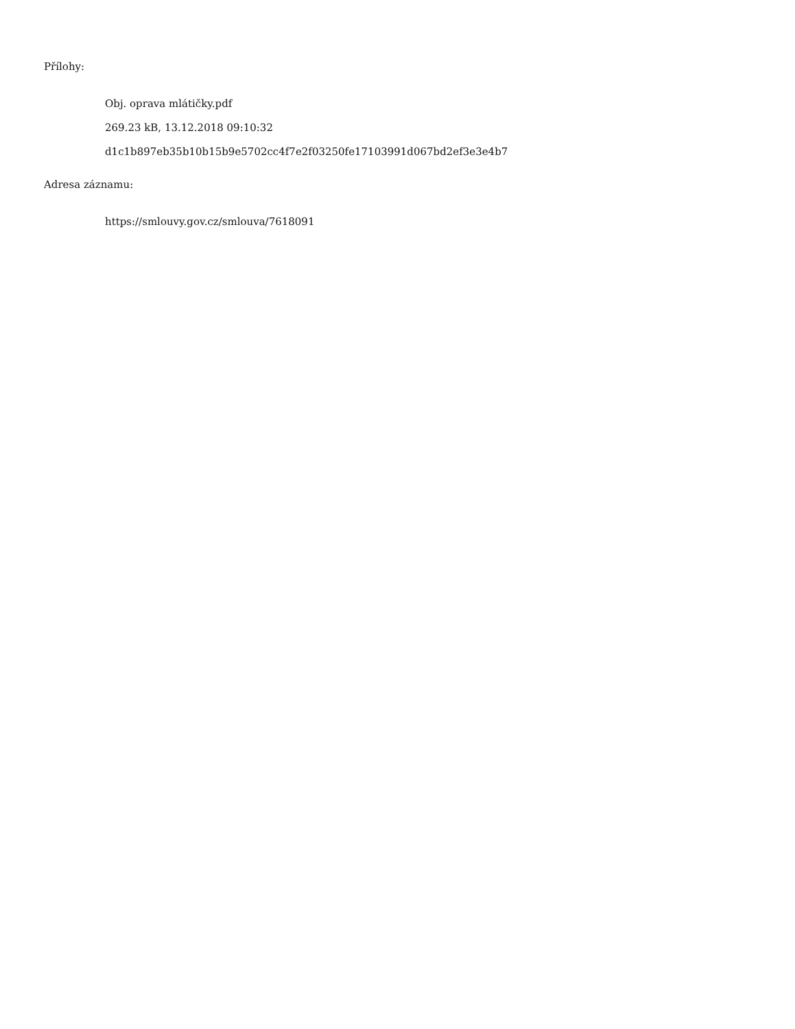Přílohy:
Obj. oprava mlátičky.pdf
269.23 kB, 13.12.2018 09:10:32
d1c1b897eb35b10b15b9e5702cc4f7e2f03250fe17103991d067bd2ef3e3e4b7
Adresa záznamu:
https://smlouvy.gov.cz/smlouva/7618091